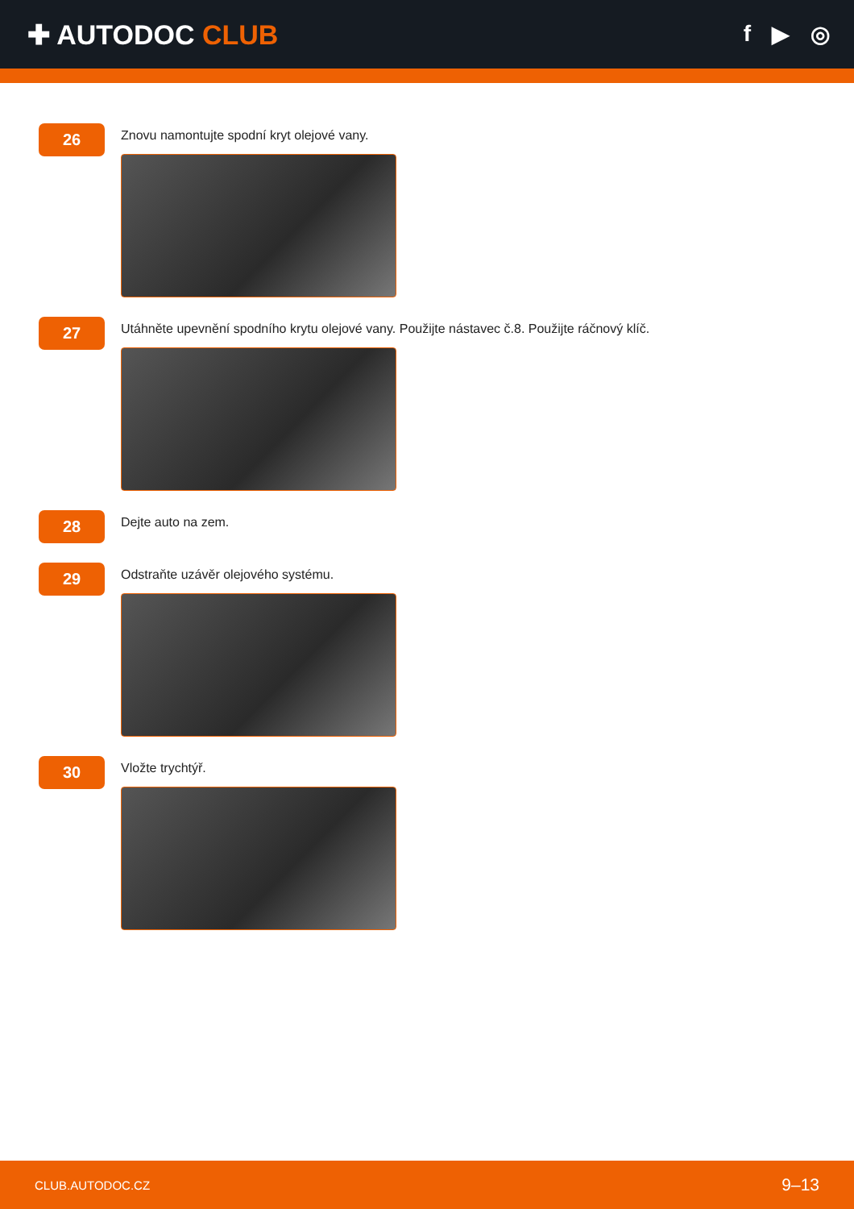✚ AUTODOC CLUB
f ▶ ◎
26
Znovu namontujte spodní kryt olejové vany.
27
Utáhněte upevnění spodního krytu olejové vany. Použijte nástavec č.8. Použijte ráčnový klíč.
28
Dejte auto na zem.
29
Odstraňte uzávěr olejového systému.
30
Vložte trychtýř.
CLUB.AUTODOC.CZ 9–13